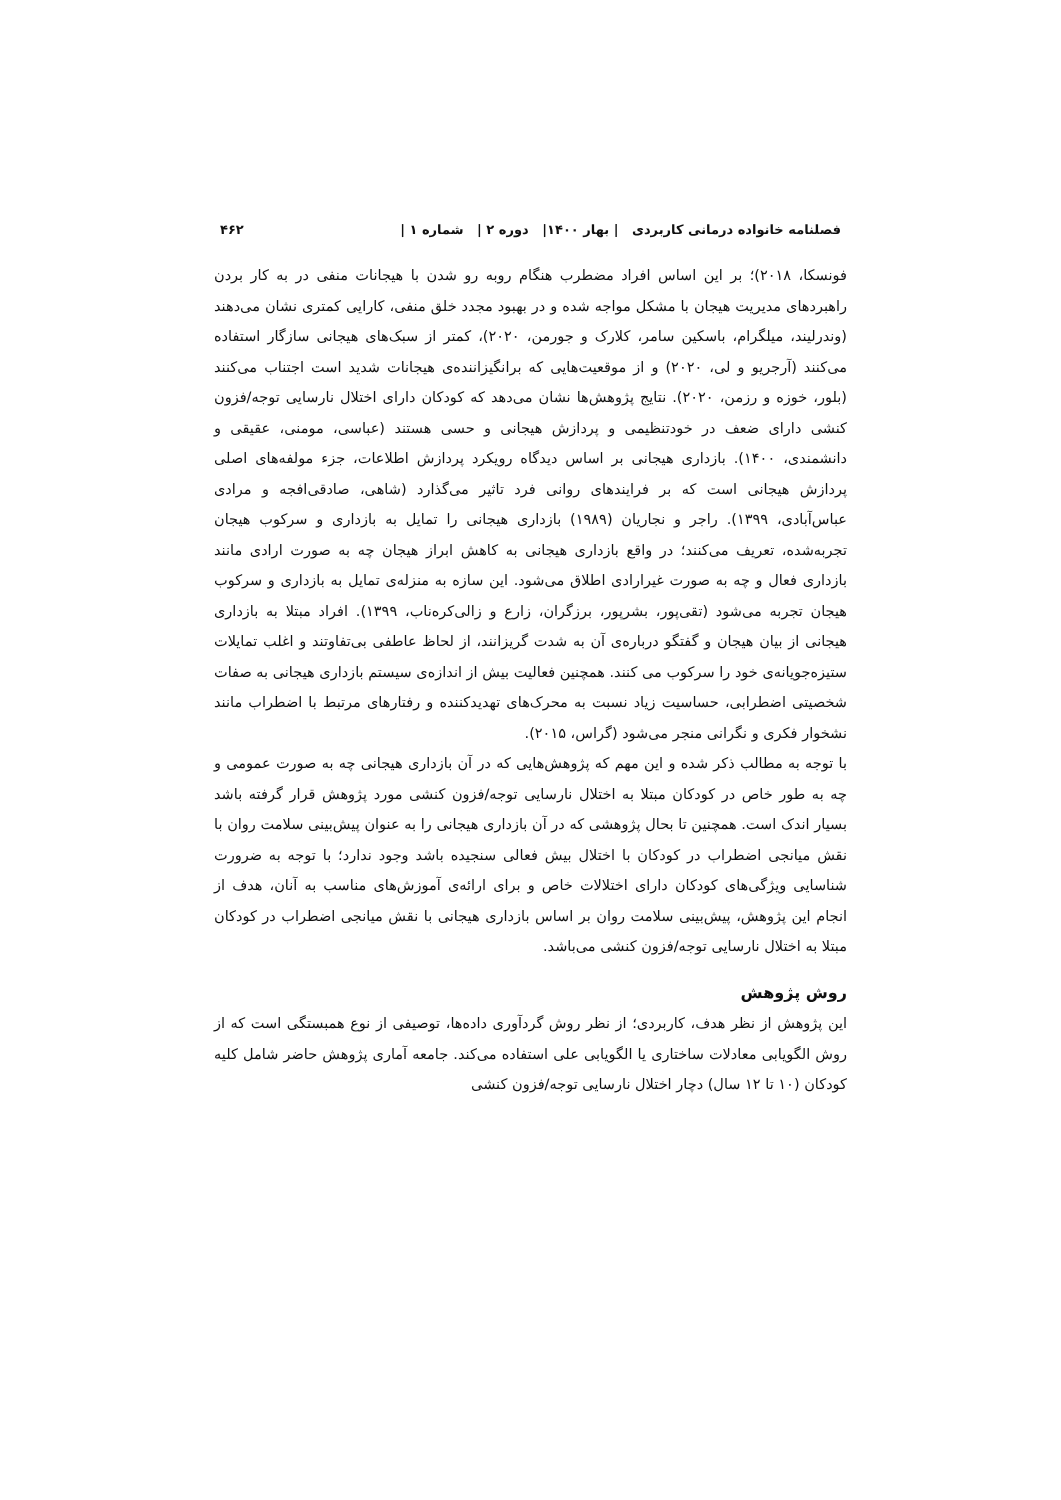فصلنامه خانواده درمانی کاربردی | بهار ۱۴۰۰| دوره ۲ | شماره ۱ | ۴۶۲
فونسکا، ۲۰۱۸)؛ بر این اساس افراد مضطرب هنگام روبه رو شدن با هیجانات منفی در به کار بردن راهبردهای مدیریت هیجان با مشکل مواجه شده و در بهبود مجدد خلق منفی، کارایی کمتری نشان می‌دهند (وندرلیند، میلگرام، باسکین سامر، کلارک و جورمن، ۲۰۲۰)، کمتر از سبک‌های هیجانی سازگار استفاده می‌کنند (آرجریو و لی، ۲۰۲۰) و از موقعیت‌هایی که برانگیزاننده‌ی هیجانات شدید است اجتناب می‌کنند (بلور، خوزه و رزمن، ۲۰۲۰). نتایج پژوهش‌ها نشان می‌دهد که کودکان دارای اختلال نارسایی توجه/فزون کنشی دارای ضعف در خودتنظیمی و پردازش هیجانی و حسی هستند (عباسی، مومنی، عقیقی و دانشمندی، ۱۴۰۰). بازداری هیجانی بر اساس دیدگاه رویکرد پردازش اطلاعات، جزء مولفه‌های اصلی پردازش هیجانی است که بر فرایندهای روانی فرد تاثیر می‌گذارد (شاهی، صادقی‌افجه و مرادی عباس‌آبادی، ۱۳۹۹). راجر و نجاریان (۱۹۸۹) بازداری هیجانی را تمایل به بازداری و سرکوب هیجان تجربه‌شده، تعریف می‌کنند؛ در واقع بازداری هیجانی به کاهش ابراز هیجان چه به صورت ارادی مانند بازداری فعال و چه به صورت غیرارادی اطلاق می‌شود. این سازه به منزله‌ی تمایل به بازداری و سرکوب هیجان تجربه می‌شود (تقی‌پور، بشرپور، برزگران، زارع و زالی‌کره‌ناب، ۱۳۹۹). افراد مبتلا به بازداری هیجانی از بیان هیجان و گفتگو درباره‌ی آن به شدت گریزانند، از لحاظ عاطفی بی‌تفاوتند و اغلب تمایلات ستیزه‌جویانه‌ی خود را سرکوب می کنند. همچنین فعالیت بیش از اندازه‌ی سیستم بازداری هیجانی به صفات شخصیتی اضطرابی، حساسیت زیاد نسبت به محرک‌های تهدیدکننده و رفتارهای مرتبط با اضطراب مانند نشخوار فکری و نگرانی منجر می‌شود (گراس، ۲۰۱۵).
با توجه به مطالب ذکر شده و این مهم که پژوهش‌هایی که در آن بازداری هیجانی چه به صورت عمومی و چه به طور خاص در کودکان مبتلا به اختلال نارسایی توجه/فزون کنشی مورد پژوهش قرار گرفته باشد بسیار اندک است. همچنین تا بحال پژوهشی که در آن بازداری هیجانی را به عنوان پیش‌بینی سلامت روان با نقش میانجی اضطراب در کودکان با اختلال بیش فعالی سنجیده باشد وجود ندارد؛ با توجه به ضرورت شناسایی ویژگی‌های کودکان دارای اختلالات خاص و برای ارائه‌ی آموزش‌های مناسب به آنان، هدف از انجام این پژوهش، پیش‌بینی سلامت روان بر اساس بازداری هیجانی با نقش میانجی اضطراب در کودکان مبتلا به اختلال نارسایی توجه/فزون کنشی می‌باشد.
روش پژوهش
این پژوهش از نظر هدف، کاربردی؛ از نظر روش گردآوری داده‌ها، توصیفی از نوع همبستگی است که از روش الگویابی معادلات ساختاری یا الگویابی علی استفاده می‌کند. جامعه آماری پژوهش حاضر شامل کلیه کودکان (۱۰ تا ۱۲ سال) دچار اختلال نارسایی توجه/فزون کنشی